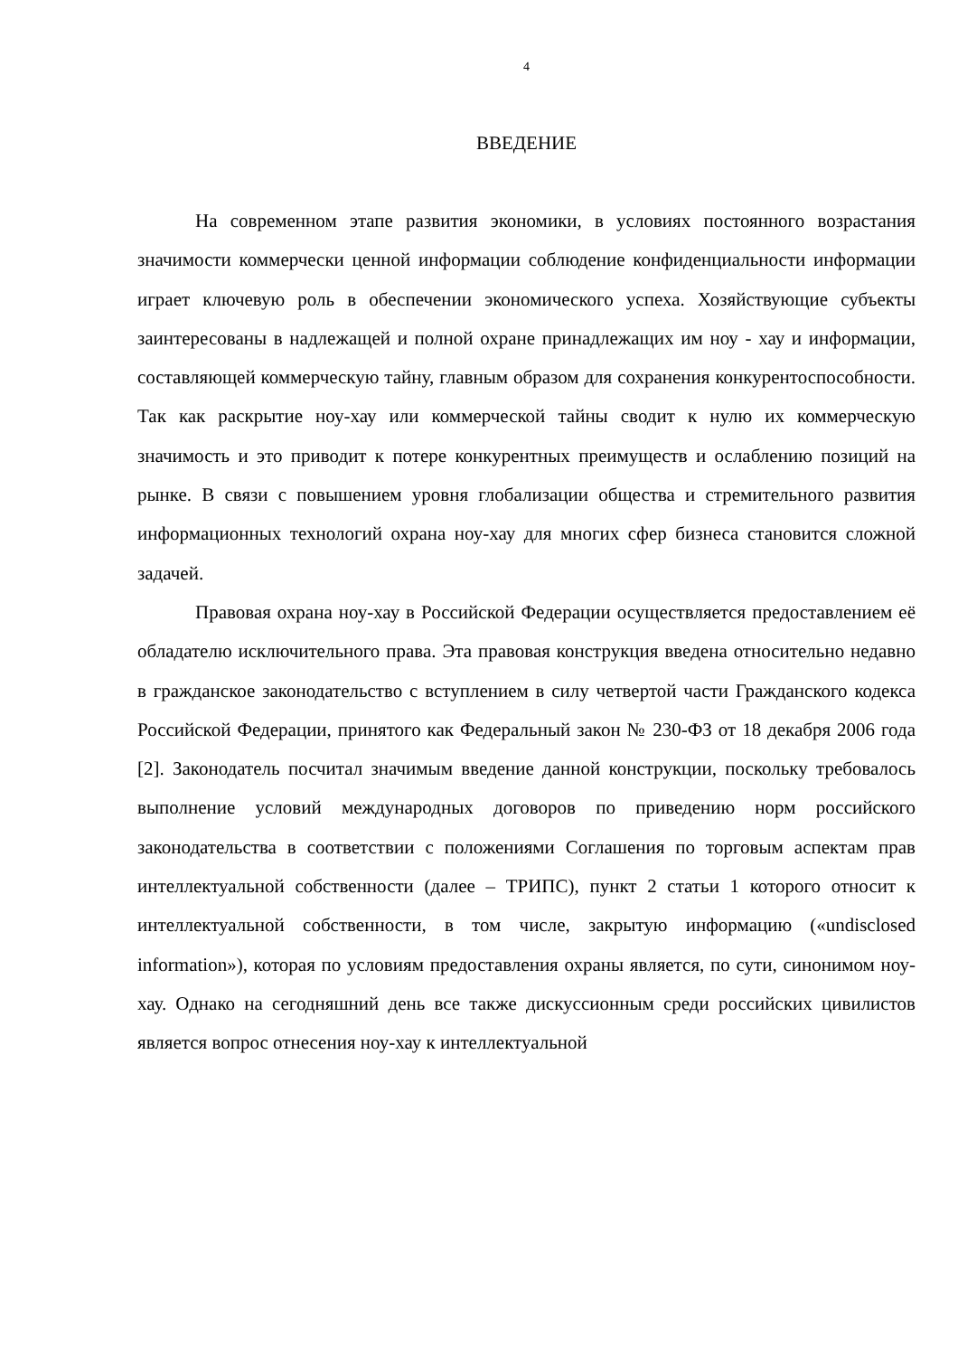4
ВВЕДЕНИЕ
На современном этапе развития экономики, в условиях постоянного возрастания значимости коммерчески ценной информации соблюдение конфиденциальности информации играет ключевую роль в обеспечении экономического успеха. Хозяйствующие субъекты заинтересованы в надлежащей и полной охране принадлежащих им ноу - хау и информации, составляющей коммерческую тайну, главным образом для сохранения конкурентоспособности. Так как раскрытие ноу-хау или коммерческой тайны сводит к нулю их коммерческую значимость и это приводит к потере конкурентных преимуществ и ослаблению позиций на рынке. В связи с повышением уровня глобализации общества и стремительного развития информационных технологий охрана ноу-хау для многих сфер бизнеса становится сложной задачей.
Правовая охрана ноу-хау в Российской Федерации осуществляется предоставлением её обладателю исключительного права. Эта правовая конструкция введена относительно недавно в гражданское законодательство с вступлением в силу четвертой части Гражданского кодекса Российской Федерации, принятого как Федеральный закон № 230-ФЗ от 18 декабря 2006 года [2]. Законодатель посчитал значимым введение данной конструкции, поскольку требовалось выполнение условий международных договоров по приведению норм российского законодательства в соответствии с положениями Соглашения по торговым аспектам прав интеллектуальной собственности (далее – ТРИПС), пункт 2 статьи 1 которого относит к интеллектуальной собственности, в том числе, закрытую информацию («undisclosed information»), которая по условиям предоставления охраны является, по сути, синонимом ноу-хау. Однако на сегодняшний день все также дискуссионным среди российских цивилистов является вопрос отнесения ноу-хау к интеллектуальной